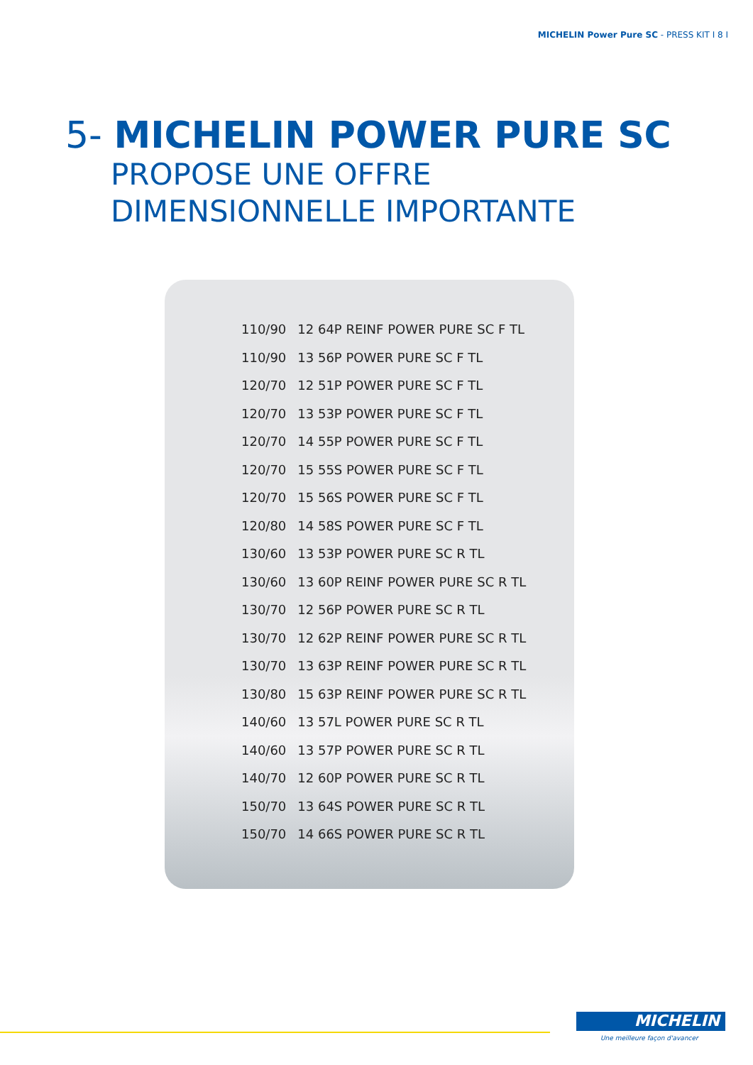MICHELIN Power Pure SC - PRESS KIT I 8 I
5- MICHELIN POWER PURE SC
PROPOSE UNE OFFRE
DIMENSIONNELLE IMPORTANTE
| 110/90 | 12 64P REINF POWER PURE SC F TL |
| 110/90 | 13 56P POWER PURE SC F TL |
| 120/70 | 12 51P POWER PURE SC F TL |
| 120/70 | 13 53P POWER PURE SC F TL |
| 120/70 | 14 55P POWER PURE SC F TL |
| 120/70 | 15 55S POWER PURE SC F TL |
| 120/70 | 15 56S POWER PURE SC F TL |
| 120/80 | 14 58S POWER PURE SC F TL |
| 130/60 | 13 53P POWER PURE SC R TL |
| 130/60 | 13 60P REINF POWER PURE SC R TL |
| 130/70 | 12 56P POWER PURE SC R TL |
| 130/70 | 12 62P REINF POWER PURE SC R TL |
| 130/70 | 13 63P REINF POWER PURE SC R TL |
| 130/80 | 15 63P REINF POWER PURE SC R TL |
| 140/60 | 13 57L POWER PURE SC R TL |
| 140/60 | 13 57P POWER PURE SC R TL |
| 140/70 | 12 60P POWER PURE SC R TL |
| 150/70 | 13 64S POWER PURE SC R TL |
| 150/70 | 14 66S POWER PURE SC R TL |
MICHELIN
Une meilleure façon d'avancer